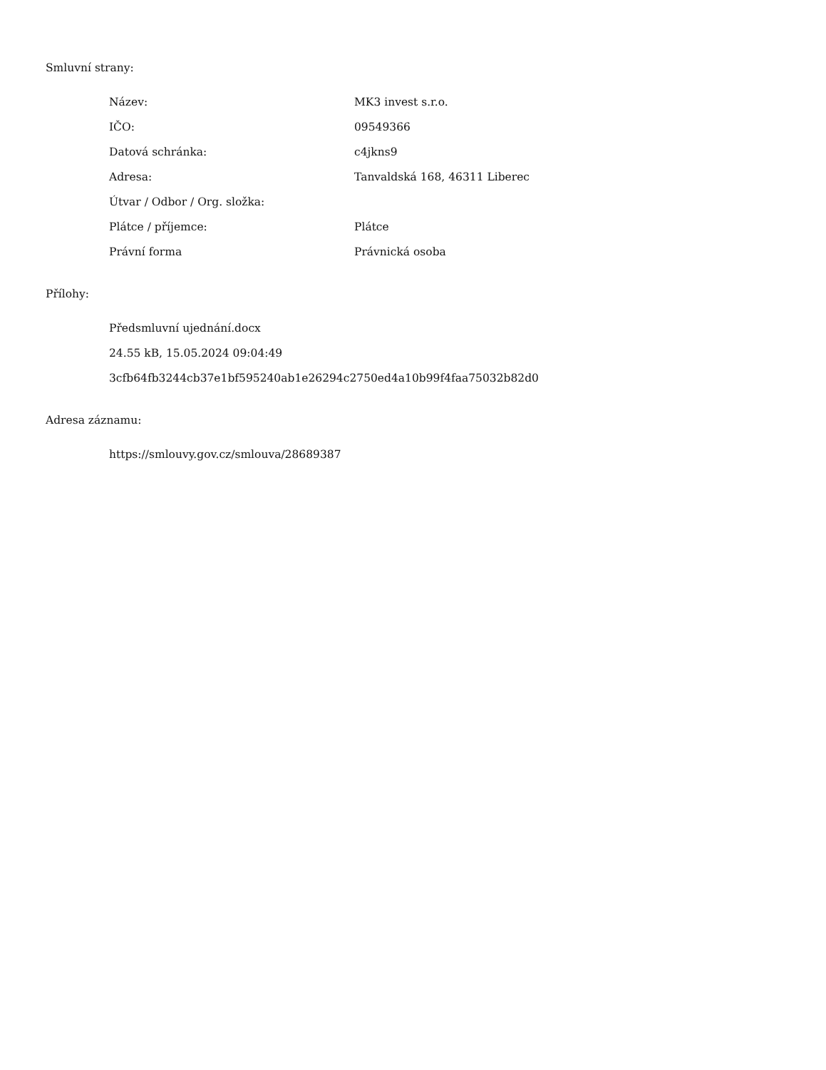Smluvní strany:
| Název: | MK3 invest s.r.o. |
| IČO: | 09549366 |
| Datová schránka: | c4jkns9 |
| Adresa: | Tanvaldská 168, 46311 Liberec |
| Útvar / Odbor / Org. složka: | |
| Plátce / příjemce: | Plátce |
| Právní forma | Právnická osoba |
Přílohy:
Předsmluvní ujednání.docx
24.55 kB, 15.05.2024 09:04:49
3cfb64fb3244cb37e1bf595240ab1e26294c2750ed4a10b99f4faa75032b82d0
Adresa záznamu:
https://smlouvy.gov.cz/smlouva/28689387